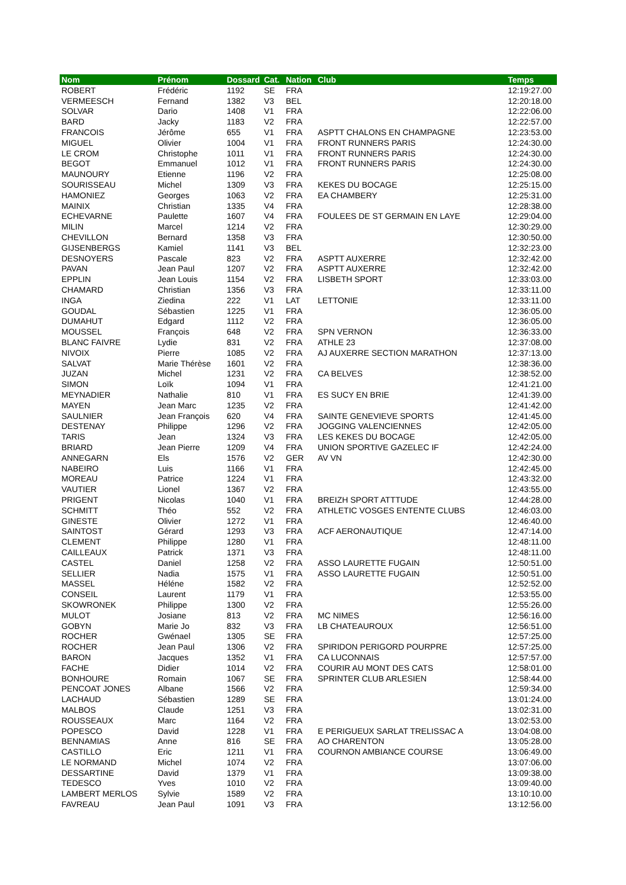| Nom | Prénom | Dossard | Cat. | Nation | Club | Temps |
| --- | --- | --- | --- | --- | --- | --- |
| ROBERT | Frédéric | 1192 | SE | FRA | | 12:19:27.00 |
| VERMEESCH | Fernand | 1382 | V3 | BEL | | 12:20:18.00 |
| SOLVAR | Dario | 1408 | V1 | FRA | | 12:22:06.00 |
| BARD | Jacky | 1183 | V2 | FRA | | 12:22:57.00 |
| FRANCOIS | Jérôme | 655 | V1 | FRA | ASPTT CHALONS EN CHAMPAGNE | 12:23:53.00 |
| MIGUEL | Olivier | 1004 | V1 | FRA | FRONT RUNNERS PARIS | 12:24:30.00 |
| LE CROM | Christophe | 1011 | V1 | FRA | FRONT RUNNERS PARIS | 12:24:30.00 |
| BEGOT | Emmanuel | 1012 | V1 | FRA | FRONT RUNNERS PARIS | 12:24:30.00 |
| MAUNOURY | Etienne | 1196 | V2 | FRA | | 12:25:08.00 |
| SOURISSEAU | Michel | 1309 | V3 | FRA | KEKES DU BOCAGE | 12:25:15.00 |
| HAMONIEZ | Georges | 1063 | V2 | FRA | EA CHAMBERY | 12:25:31.00 |
| MAINIX | Christian | 1335 | V4 | FRA | | 12:28:38.00 |
| ECHEVARNE | Paulette | 1607 | V4 | FRA | FOULEES DE ST GERMAIN EN LAYE | 12:29:04.00 |
| MILIN | Marcel | 1214 | V2 | FRA | | 12:30:29.00 |
| CHEVILLON | Bernard | 1358 | V3 | FRA | | 12:30:50.00 |
| GIJSENBERGS | Kamiel | 1141 | V3 | BEL | | 12:32:23.00 |
| DESNOYERS | Pascale | 823 | V2 | FRA | ASPTT AUXERRE | 12:32:42.00 |
| PAVAN | Jean Paul | 1207 | V2 | FRA | ASPTT AUXERRE | 12:32:42.00 |
| EPPLIN | Jean Louis | 1154 | V2 | FRA | LISBETH SPORT | 12:33:03.00 |
| CHAMARD | Christian | 1356 | V3 | FRA | | 12:33:11.00 |
| INGA | Ziedina | 222 | V1 | LAT | LETTONIE | 12:33:11.00 |
| GOUDAL | Sébastien | 1225 | V1 | FRA | | 12:36:05.00 |
| DUMAHUT | Edgard | 1112 | V2 | FRA | | 12:36:05.00 |
| MOUSSEL | François | 648 | V2 | FRA | SPN VERNON | 12:36:33.00 |
| BLANC FAIVRE | Lydie | 831 | V2 | FRA | ATHLE 23 | 12:37:08.00 |
| NIVOIX | Pierre | 1085 | V2 | FRA | AJ AUXERRE SECTION MARATHON | 12:37:13.00 |
| SALVAT | Marie Thérèse | 1601 | V2 | FRA | | 12:38:36.00 |
| JUZAN | Michel | 1231 | V2 | FRA | CA BELVES | 12:38:52.00 |
| SIMON | Loïk | 1094 | V1 | FRA | | 12:41:21.00 |
| MEYNADIER | Nathalie | 810 | V1 | FRA | ES SUCY EN BRIE | 12:41:39.00 |
| MAYEN | Jean Marc | 1235 | V2 | FRA | | 12:41:42.00 |
| SAULNIER | Jean François | 620 | V4 | FRA | SAINTE GENEVIEVE SPORTS | 12:41:45.00 |
| DESTENAY | Philippe | 1296 | V2 | FRA | JOGGING VALENCIENNES | 12:42:05.00 |
| TARIS | Jean | 1324 | V3 | FRA | LES KEKES DU BOCAGE | 12:42:05.00 |
| BRIARD | Jean Pierre | 1209 | V4 | FRA | UNION SPORTIVE GAZELEC IF | 12:42:24.00 |
| ANNEGARN | Els | 1576 | V2 | GER | AV VN | 12:42:30.00 |
| NABEIRO | Luis | 1166 | V1 | FRA | | 12:42:45.00 |
| MOREAU | Patrice | 1224 | V1 | FRA | | 12:43:32.00 |
| VAUTIER | Lionel | 1367 | V2 | FRA | | 12:43:55.00 |
| PRIGENT | Nicolas | 1040 | V1 | FRA | BREIZH SPORT ATTTUDE | 12:44:28.00 |
| SCHMITT | Théo | 552 | V2 | FRA | ATHLETIC VOSGES ENTENTE CLUBS | 12:46:03.00 |
| GINESTE | Olivier | 1272 | V1 | FRA | | 12:46:40.00 |
| SAINTOST | Gérard | 1293 | V3 | FRA | ACF AERONAUTIQUE | 12:47:14.00 |
| CLEMENT | Philippe | 1280 | V1 | FRA | | 12:48:11.00 |
| CAILLEAUX | Patrick | 1371 | V3 | FRA | | 12:48:11.00 |
| CASTEL | Daniel | 1258 | V2 | FRA | ASSO LAURETTE FUGAIN | 12:50:51.00 |
| SELLIER | Nadia | 1575 | V1 | FRA | ASSO LAURETTE FUGAIN | 12:50:51.00 |
| MASSEL | Héléne | 1582 | V2 | FRA | | 12:52:52.00 |
| CONSEIL | Laurent | 1179 | V1 | FRA | | 12:53:55.00 |
| SKOWRONEK | Philippe | 1300 | V2 | FRA | | 12:55:26.00 |
| MULOT | Josiane | 813 | V2 | FRA | MC NIMES | 12:56:16.00 |
| GOBYN | Marie Jo | 832 | V3 | FRA | LB CHATEAUROUX | 12:56:51.00 |
| ROCHER | Gwénael | 1305 | SE | FRA | | 12:57:25.00 |
| ROCHER | Jean Paul | 1306 | V2 | FRA | SPIRIDON PERIGORD POURPRE | 12:57:25.00 |
| BARON | Jacques | 1352 | V1 | FRA | CA LUCONNAIS | 12:57:57.00 |
| FACHE | Didier | 1014 | V2 | FRA | COURIR AU MONT DES CATS | 12:58:01.00 |
| BONHOURE | Romain | 1067 | SE | FRA | SPRINTER CLUB ARLESIEN | 12:58:44.00 |
| PENCOAT JONES | Albane | 1566 | V2 | FRA | | 12:59:34.00 |
| LACHAUD | Sébastien | 1289 | SE | FRA | | 13:01:24.00 |
| MALBOS | Claude | 1251 | V3 | FRA | | 13:02:31.00 |
| ROUSSEAUX | Marc | 1164 | V2 | FRA | | 13:02:53.00 |
| POPESCO | David | 1228 | V1 | FRA | E PERIGUEUX SARLAT TRELISSAC A | 13:04:08.00 |
| BENNAMIAS | Anne | 816 | SE | FRA | AO CHARENTON | 13:05:28.00 |
| CASTILLO | Eric | 1211 | V1 | FRA | COURNON AMBIANCE COURSE | 13:06:49.00 |
| LE NORMAND | Michel | 1074 | V2 | FRA | | 13:07:06.00 |
| DESSARTINE | David | 1379 | V1 | FRA | | 13:09:38.00 |
| TEDESCO | Yves | 1010 | V2 | FRA | | 13:09:40.00 |
| LAMBERT MERLOS | Sylvie | 1589 | V2 | FRA | | 13:10:10.00 |
| FAVREAU | Jean Paul | 1091 | V3 | FRA | | 13:12:56.00 |